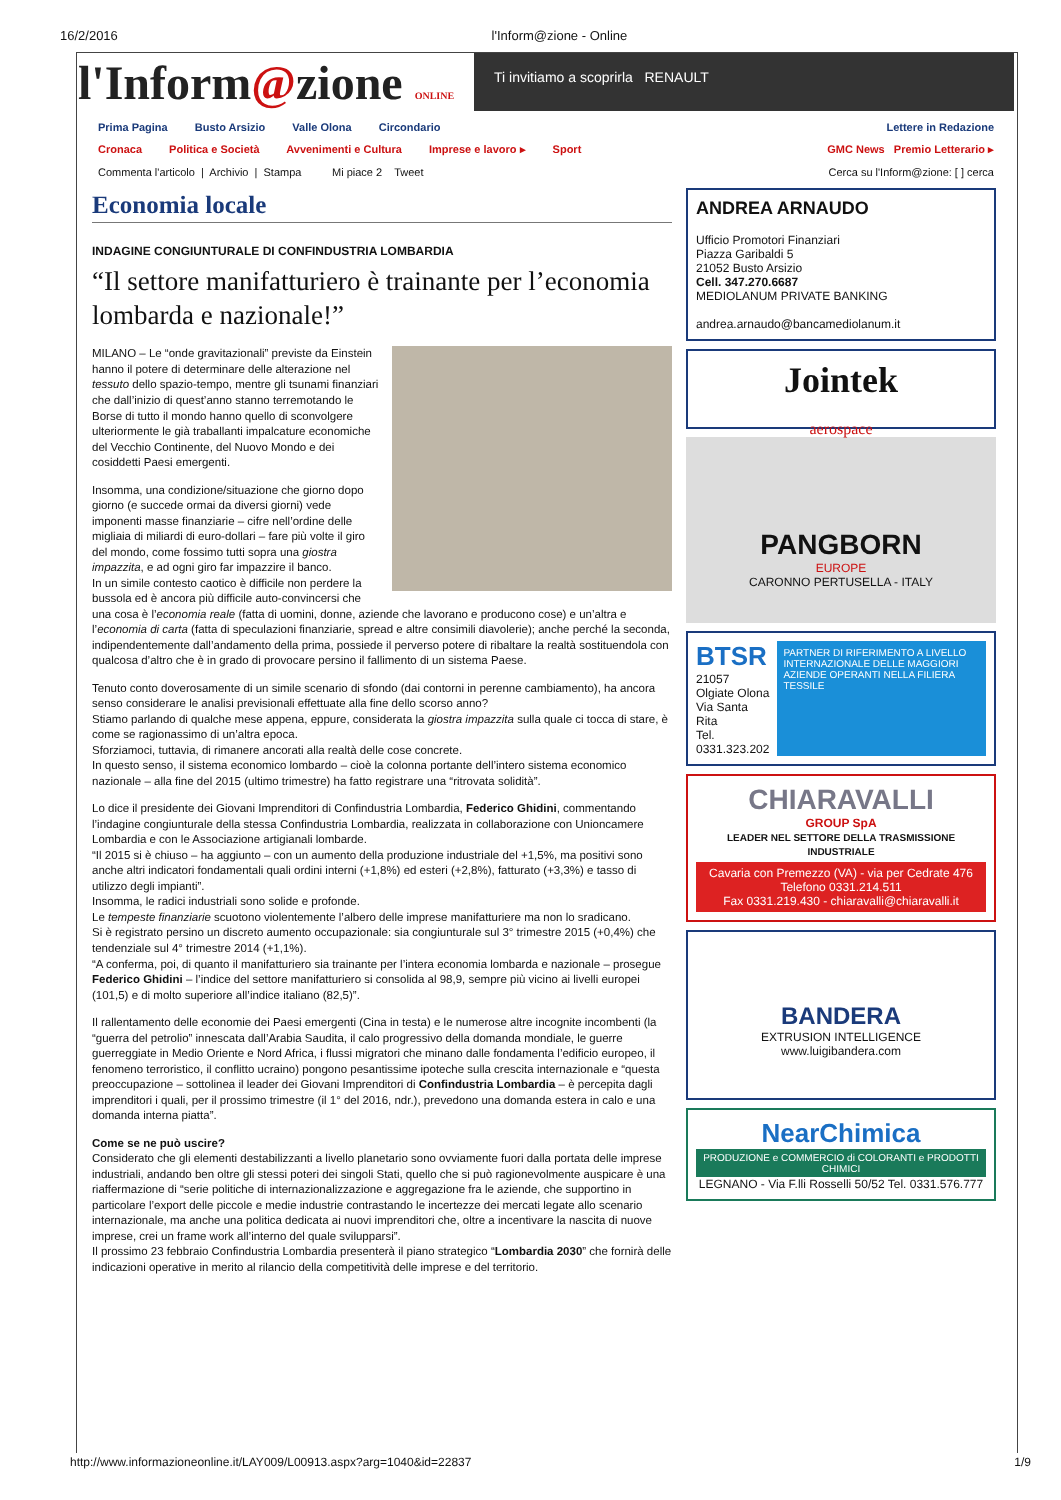16/2/2016 l'Inform@zione - Online
l'Inform@zione ONLINE
Ti invitiamo a scoprirla RENAULT
Prima Pagina Busto Arsizio Valle Olona Circondario Lettere in Redazione
Cronaca Politica e Società Avvenimenti e Cultura Imprese e lavoro ▸ Sport GMC News Premio Letterario ▸
Commenta l'articolo | Archivio | Stampa Mi piace 2 Tweet Cerca su l'Inform@zione: [ ] cerca
Economia locale
INDAGINE CONGIUNTURALE DI CONFINDUSTRIA LOMBARDIA
“Il settore manifatturiero è trainante per l’economia lombarda e nazionale!”
MILANO – Le “onde gravitazionali” previste da Einstein hanno il potere di determinare delle alterazione nel tessuto dello spazio-tempo, mentre gli tsunami finanziari che dall’inizio di quest’anno stanno terremotando le Borse di tutto il mondo hanno quello di sconvolgere ulteriormente le già traballanti impalcature economiche del Vecchio Continente, del Nuovo Mondo e dei cosiddetti Paesi emergenti.
Insomma, una condizione/situazione che giorno dopo giorno (e succede ormai da diversi giorni) vede imponenti masse finanziarie – cifre nell’ordine delle migliaia di miliardi di euro-dollari – fare più volte il giro del mondo, come fossimo tutti sopra una giostra impazzita, e ad ogni giro far impazzire il banco.
In un simile contesto caotico è difficile non perdere la bussola ed è ancora più difficile auto-convincersi che una cosa è l’economia reale (fatta di uomini, donne, aziende che lavorano e producono cose) e un’altra e l’economia di carta (fatta di speculazioni finanziarie, spread e altre consimili diavolerie); anche perché la seconda, indipendentemente dall’andamento della prima, possiede il perverso potere di ribaltare la realtà sostituendola con qualcosa d’altro che è in grado di provocare persino il fallimento di un sistema Paese.
Tenuto conto doverosamente di un simile scenario di sfondo (dai contorni in perenne cambiamento), ha ancora senso considerare le analisi previsionali effettuate alla fine dello scorso anno?
Stiamo parlando di qualche mese appena, eppure, considerata la giostra impazzita sulla quale ci tocca di stare, è come se ragionassimo di un’altra epoca.
Sforziamoci, tuttavia, di rimanere ancorati alla realtà delle cose concrete.
In questo senso, il sistema economico lombardo – cioè la colonna portante dell’intero sistema economico nazionale – alla fine del 2015 (ultimo trimestre) ha fatto registrare una “ritrovata solidità”.
Lo dice il presidente dei Giovani Imprenditori di Confindustria Lombardia, Federico Ghidini, commentando l’indagine congiunturale della stessa Confindustria Lombardia, realizzata in collaborazione con Unioncamere Lombardia e con le Associazione artigianali lombarde.
“Il 2015 si è chiuso – ha aggiunto – con un aumento della produzione industriale del +1,5%, ma positivi sono anche altri indicatori fondamentali quali ordini interni (+1,8%) ed esteri (+2,8%), fatturato (+3,3%) e tasso di utilizzo degli impianti”.
Insomma, le radici industriali sono solide e profonde.
Le tempeste finanziarie scuotono violentemente l’albero delle imprese manifatturiere ma non lo sradicano.
Si è registrato persino un discreto aumento occupazionale: sia congiunturale sul 3° trimestre 2015 (+0,4%) che tendenziale sul 4° trimestre 2014 (+1,1%).
“A conferma, poi, di quanto il manifatturiero sia trainante per l’intera economia lombarda e nazionale – prosegue Federico Ghidini – l’indice del settore manifatturiero si consolida al 98,9, sempre più vicino ai livelli europei (101,5) e di molto superiore all’indice italiano (82,5)”.
Il rallentamento delle economie dei Paesi emergenti (Cina in testa) e le numerose altre incognite incombenti (la “guerra del petrolio” innescata dall’Arabia Saudita, il calo progressivo della domanda mondiale, le guerre guerreggiate in Medio Oriente e Nord Africa, i flussi migratori che minano dalle fondamenta l’edificio europeo, il fenomeno terroristico, il conflitto ucraino) pongono pesantissime ipoteche sulla crescita internazionale e “questa preoccupazione – sottolinea il leader dei Giovani Imprenditori di Confindustria Lombardia – è percepita dagli imprenditori i quali, per il prossimo trimestre (il 1° del 2016, ndr.), prevedono una domanda estera in calo e una domanda interna piatta”.
Come se ne può uscire?
Considerato che gli elementi destabilizzanti a livello planetario sono ovviamente fuori dalla portata delle imprese industriali, andando ben oltre gli stessi poteri dei singoli Stati, quello che si può ragionevolmente auspicare è una riaffermazione di “serie politiche di internazionalizzazione e aggregazione fra le aziende, che supportino in particolare l’export delle piccole e medie industrie contrastando le incertezze dei mercati legate allo scenario internazionale, ma anche una politica dedicata ai nuovi imprenditori che, oltre a incentivare la nascita di nuove imprese, crei un frame work all’interno del quale svilupparsi”.
Il prossimo 23 febbraio Confindustria Lombardia presenterà il piano strategico “Lombardia 2030” che fornirà delle indicazioni operative in merito al rilancio della competitività delle imprese e del territorio.
ANDREA ARNAUDO
Ufficio Promotori Finanziari
Piazza Garibaldi 5
21052 Busto Arsizio
Cell. 347.270.6687
MEDIOLANUM PRIVATE BANKING
andrea.arnaudo@bancamediolanum.it
Jointek
aerospace
PANGBORN
EUROPE
CARONNO PERTUSELLA - ITALY
BTSR
21057 Olgiate Olona
Via Santa Rita
Tel. 0331.323.202
PARTNER DI RIFERIMENTO A LIVELLO INTERNAZIONALE DELLE MAGGIORI AZIENDE OPERANTI NELLA FILIERA TESSILE
CHIARAVALLI
GROUP SpA
LEADER NEL SETTORE DELLA TRASMISSIONE INDUSTRIALE
Cavaria con Premezzo (VA) - via per Cedrate 476
Telefono 0331.214.511
Fax 0331.219.430 - chiaravalli@chiaravalli.it
BANDERA
EXTRUSION INTELLIGENCE
www.luigibandera.com
NearChimica
PRODUZIONE e COMMERCIO di COLORANTI e PRODOTTI CHIMICI
LEGNANO - Via F.lli Rosselli 50/52 Tel. 0331.576.777
http://www.informazioneonline.it/LAY009/L00913.aspx?arg=1040&id=22837 1/9